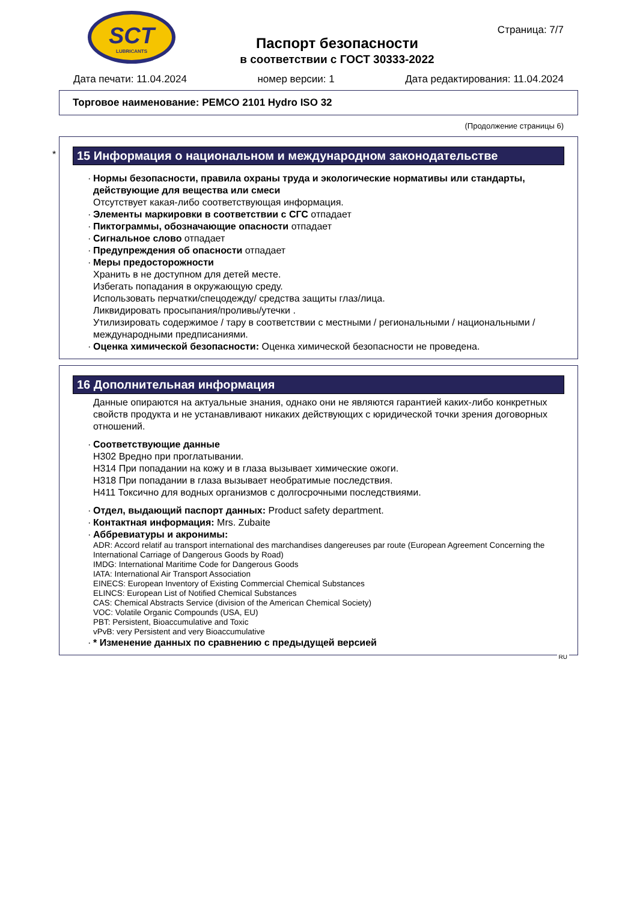SCT
LUBRICANTS
Паспорт безопасности
в соответствии с ГОСТ 30333-2022
Страница: 7/7
Дата печати: 11.04.2024 номер версии: 1 Дата редактирования: 11.04.2024
Торговое наименование: PEMCO 2101 Hydro ISO 32
(Продолжение страницы 6)
*
15 Информация о национальном и международном законодательстве
· Нормы безопасности, правила охраны труда и экологические нормативы или стандарты, действующие для вещества или смеси
Отсутствует какая-либо соответствующая информация.
· Элементы маркировки в соответствии с СГС отпадает
· Пиктограммы, обозначающие опасности отпадает
· Сигнальное слово отпадает
· Предупреждения об опасности отпадает
· Меры предосторожности
Хранить в не доступном для детей месте.
Избегать попадания в окружающую среду.
Использовать перчатки/спецодежду/ средства защиты глаз/лица.
Ликвидировать просыпания/проливы/утечки .
Утилизировать содержимое / тару в соответствии с местными / региональными / национальными / международными предписаниями.
· Оценка химической безопасности: Оценка химической безопасности не проведена.
16 Дополнительная информация
Данные опираются на актуальные знания, однако они не являются гарантией каких-либо конкретных свойств продукта и не устанавливают никаких действующих с юридической точки зрения договорных отношений.
· Соответствующие данные
H302 Вредно при проглатывании.
H314 При попадании на кожу и в глаза вызывает химические ожоги.
H318 При попадании в глаза вызывает необратимые последствия.
H411 Токсично для водных организмов с долгосрочными последствиями.
· Отдел, выдающий паспорт данных: Product safety department.
· Контактная информация: Mrs. Zubaite
· Аббревиатуры и акронимы:
ADR: Accord relatif au transport international des marchandises dangereuses par route (European Agreement Concerning the International Carriage of Dangerous Goods by Road)
IMDG: International Maritime Code for Dangerous Goods
IATA: International Air Transport Association
EINECS: European Inventory of Existing Commercial Chemical Substances
ELINCS: European List of Notified Chemical Substances
CAS: Chemical Abstracts Service (division of the American Chemical Society)
VOC: Volatile Organic Compounds (USA, EU)
PBT: Persistent, Bioaccumulative and Toxic
vPvB: very Persistent and very Bioaccumulative
· * Изменение данных по сравнению с предыдущей версией
RU